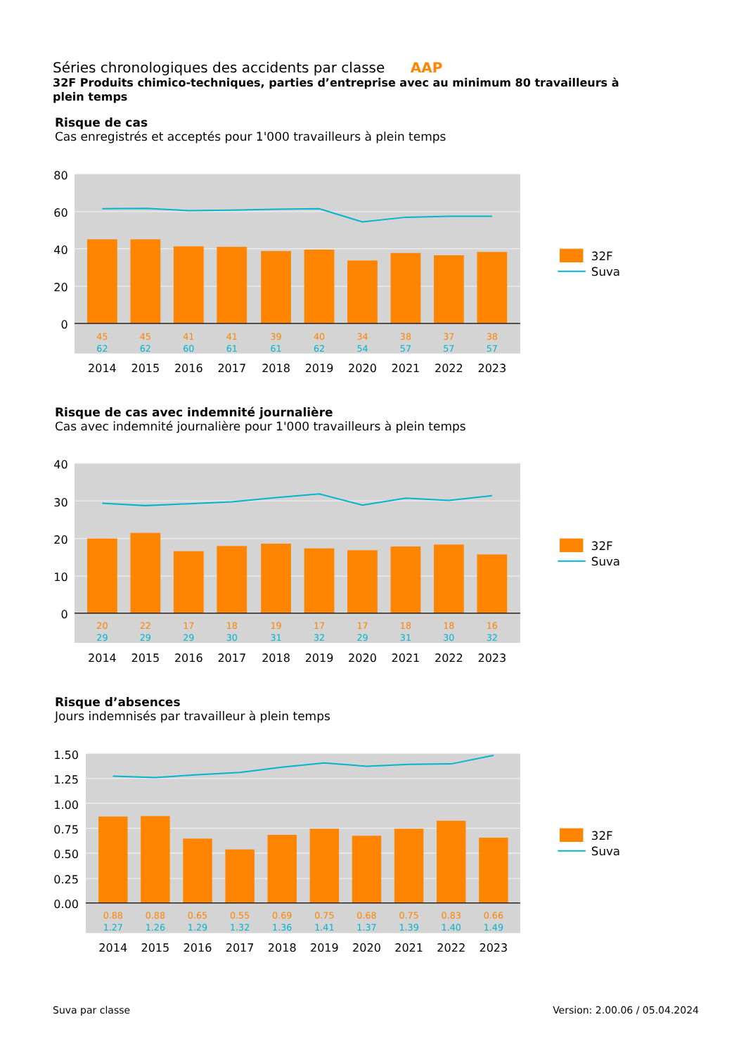Séries chronologiques des accidents par classe AAP
32F Produits chimico-techniques, parties d’entreprise avec au minimum 80 travailleurs à plein temps
Risque de cas
Cas enregistrés et acceptés pour 1'000 travailleurs à plein temps
80
60
40
20
0
45
45
41
41
39
40
34
38
37
38
62
62
60
61
61
62
54
57
57
57
2014
2015
2016
2017
2018
2019
2020
2021
2022
2023
32F
Suva
Risque de cas avec indemnité journalière
Cas avec indemnité journalière pour 1'000 travailleurs à plein temps
40
30
20
10
0
20
22
17
18
19
17
17
18
18
16
29
29
29
30
31
32
29
31
30
32
2014
2015
2016
2017
2018
2019
2020
2021
2022
2023
32F
Suva
Risque d’absences
Jours indemnisés par travailleur à plein temps
1.50
1.25
1.00
0.75
0.50
0.25
0.00
0.88
0.88
0.65
0.55
0.69
0.75
0.68
0.75
0.83
0.66
1.27
1.26
1.29
1.32
1.36
1.41
1.37
1.39
1.40
1.49
2014
2015
2016
2017
2018
2019
2020
2021
2022
2023
32F
Suva
Suva par classe Version: 2.00.06 / 05.04.2024